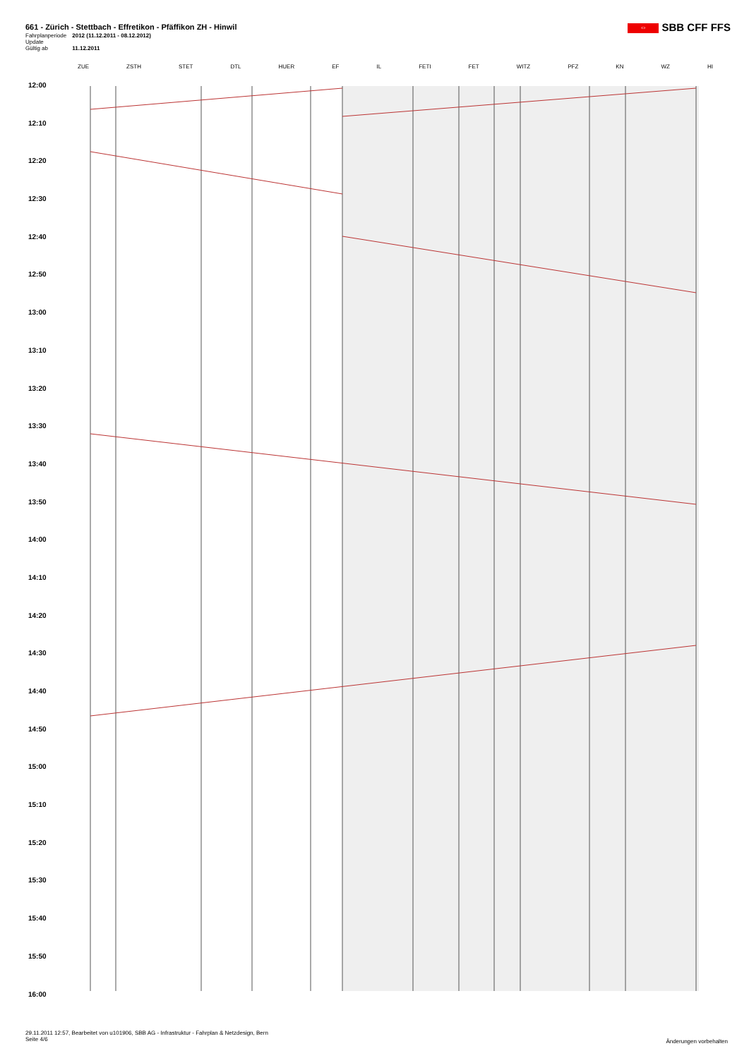661 - Zürich - Stettbach - Effretikon - Pfäffikon ZH - Hinwil
| Fahrplanperiode | 2012 (11.12.2011 - 08.12.2012) |
| Update | |
| Gültig ab | 11.12.2011 |
⇔ SBB CFF FFS
ZUE ZSTH STET DTL HUER EF IL FETI FET WITZ PFZ KN WZ HI
12:00
12:10
12:20
12:30
12:40
12:50
13:00
13:10
13:20
13:30
13:40
13:50
14:00
14:10
14:20
14:30
14:40
14:50
15:00
15:10
15:20
15:30
15:40
15:50
16:00
29.11.2011 12:57, Bearbeitet von u101906, SBB AG - Infrastruktur - Fahrplan & Netzdesign, Bern
Seite 4/6
Änderungen vorbehalten